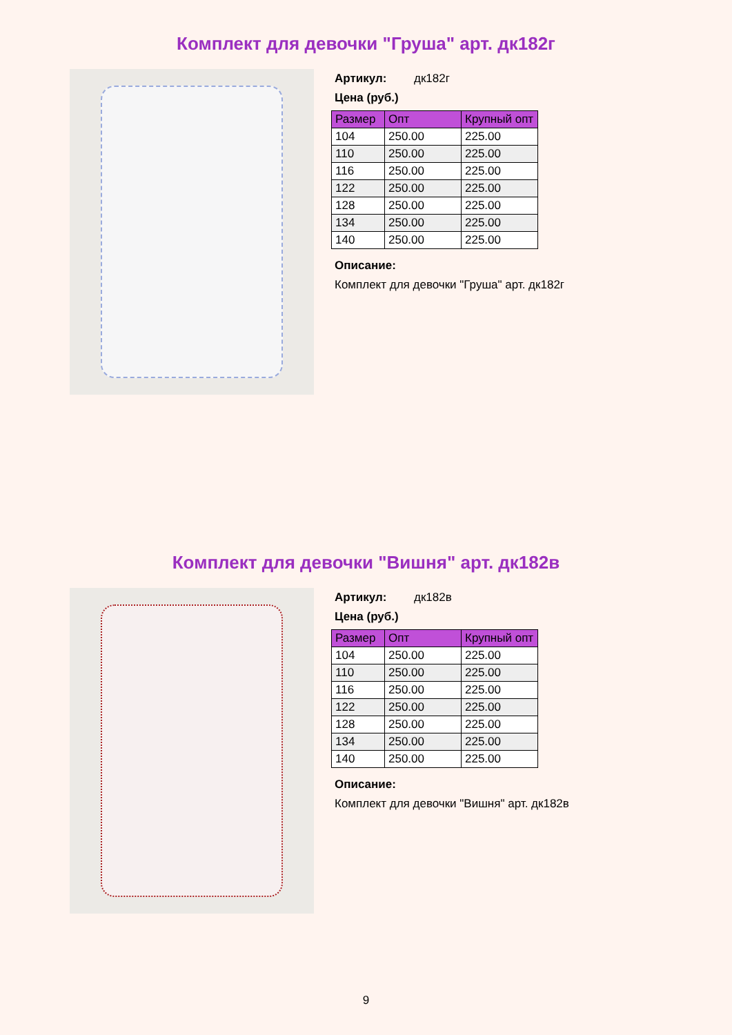Комплект для девочки "Груша" арт. дк182г
Артикул: дк182г
Цена (руб.)
| Размер | Опт | Крупный опт |
| --- | --- | --- |
| 104 | 250.00 | 225.00 |
| 110 | 250.00 | 225.00 |
| 116 | 250.00 | 225.00 |
| 122 | 250.00 | 225.00 |
| 128 | 250.00 | 225.00 |
| 134 | 250.00 | 225.00 |
| 140 | 250.00 | 225.00 |
Описание:
Комплект для девочки "Груша" арт. дк182г
Комплект для девочки "Вишня" арт. дк182в
Артикул: дк182в
Цена (руб.)
| Размер | Опт | Крупный опт |
| --- | --- | --- |
| 104 | 250.00 | 225.00 |
| 110 | 250.00 | 225.00 |
| 116 | 250.00 | 225.00 |
| 122 | 250.00 | 225.00 |
| 128 | 250.00 | 225.00 |
| 134 | 250.00 | 225.00 |
| 140 | 250.00 | 225.00 |
Описание:
Комплект для девочки "Вишня" арт. дк182в
9